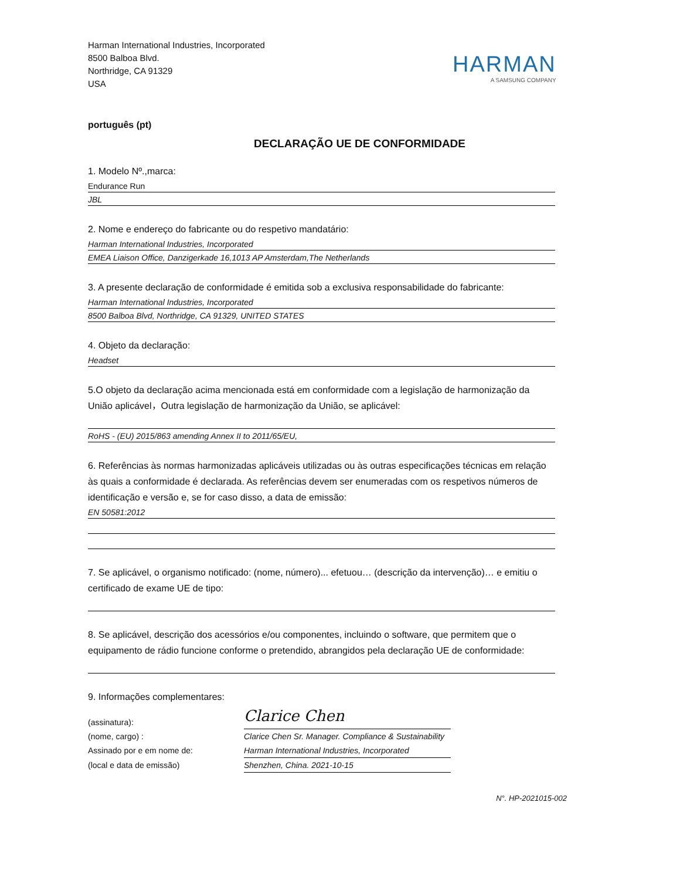Harman International Industries, Incorporated
8500 Balboa Blvd.
Northridge, CA 91329
USA
HARMAN
A SAMSUNG COMPANY
português (pt)
DECLARAÇÃO UE DE CONFORMIDADE
1. Modelo Nº.,marca:
Endurance Run
JBL
2. Nome e endereço do fabricante ou do respetivo mandatário:
Harman International Industries, Incorporated
EMEA Liaison Office, Danzigerkade 16,1013 AP Amsterdam,The Netherlands
3. A presente declaração de conformidade é emitida sob a exclusiva responsabilidade do fabricante:
Harman International Industries, Incorporated
8500 Balboa Blvd, Northridge, CA 91329, UNITED STATES
4. Objeto da declaração:
Headset
5.O objeto da declaração acima mencionada está em conformidade com a legislação de harmonização da União aplicável，Outra legislação de harmonização da União, se aplicável:
RoHS - (EU) 2015/863 amending Annex II to 2011/65/EU,
6. Referências às normas harmonizadas aplicáveis utilizadas ou às outras especificações técnicas em relação às quais a conformidade é declarada. As referências devem ser enumeradas com os respetivos números de identificação e versão e, se for caso disso, a data de emissão:
EN 50581:2012
7. Se aplicável, o organismo notificado: (nome, número)... efetuou… (descrição da intervenção)… e emitiu o certificado de exame UE de tipo:
8. Se aplicável, descrição dos acessórios e/ou componentes, incluindo o software, que permitem que o equipamento de rádio funcione conforme o pretendido, abrangidos pela declaração UE de conformidade:
9. Informações complementares:
(assinatura):
Clarice Chen
(nome, cargo) :
Clarice Chen Sr. Manager. Compliance & Sustainability
Assinado por e em nome de:
Harman International Industries, Incorporated
(local e data de emissão)
Shenzhen, China. 2021-10-15
N°. HP-2021015-002